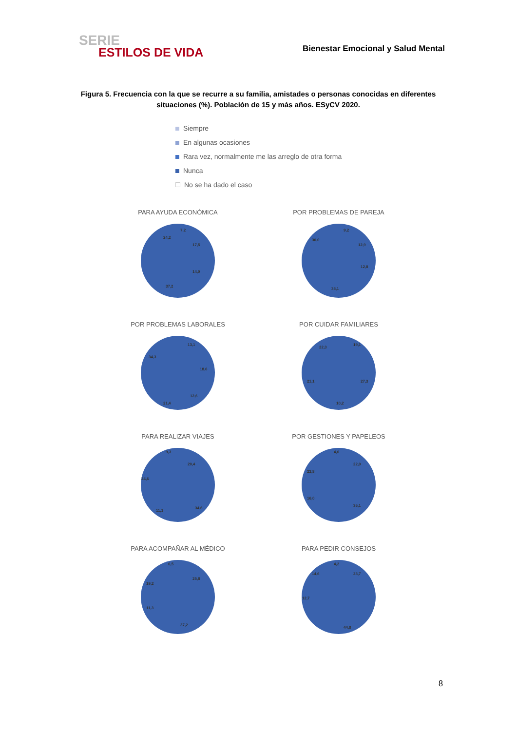SERIE
ESTILOS DE VIDA
Bienestar Emocional y Salud Mental
Figura 5. Frecuencia con la que se recurre a su familia, amistades o personas conocidas en diferentes situaciones (%). Población de 15 y más años. ESyCV 2020.
Siempre
En algunas ocasiones
Rara vez, normalmente me las arreglo de otra forma
Nunca
No se ha dado el caso
PARA AYUDA ECONÓMICA
24,2
7,2
17,5
14,0
37,2
POR PROBLEMAS DE PAREJA
30,0
9,2
12,9
12,8
35,1
POR PROBLEMAS LABORALES
34,3
13,1
18,6
12,6
21,4
POR CUIDAR FAMILIARES
22,3
19,1
27,3
10,2
21,1
PARA REALIZAR VIAJES
9,3
20,4
34,6
11,1
24,6
POR GESTIONES Y PAPELEOS
4,0
22,0
35,1
16,0
22,8
PARA ACOMPAÑAR AL MÉDICO
6,5
25,8
37,2
11,3
19,2
PARA PEDIR CONSEJOS
4,2
23,7
44,8
12,7
14,6
8